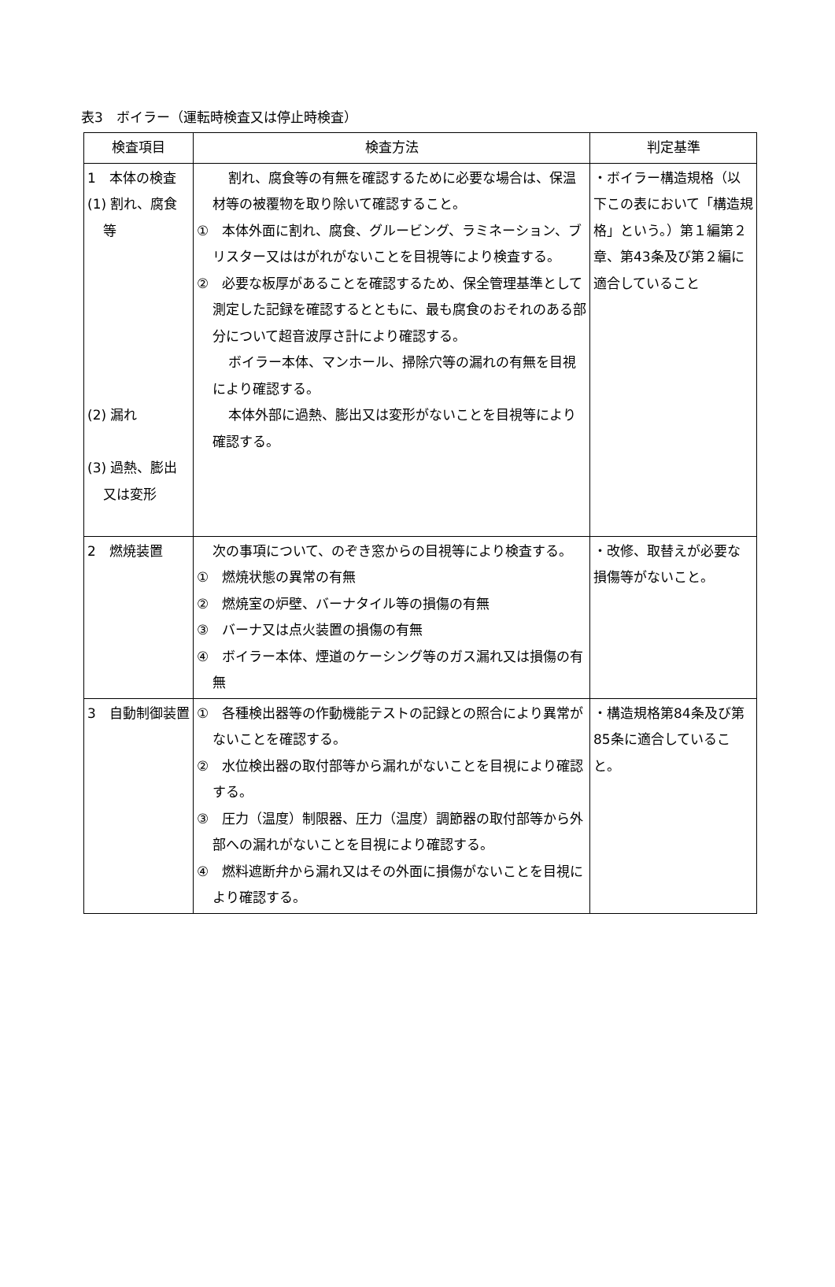表3　ボイラー（運転時検査又は停止時検査）
| 検査項目 | 検査方法 | 判定基準 |
| --- | --- | --- |
| 1 本体の検査 (1) 割れ、腐食等 (2) 漏れ (3) 過熱、膨出又は変形 | 割れ、腐食等の有無を確認するために必要な場合は、保温材等の被覆物を取り除いて確認すること。 ① 本体外面に割れ、腐食、グルービング、ラミネーション、ブリスター又ははがれがないことを目視等により検査する。 ② 必要な板厚があることを確認するため、保全管理基準として測定した記録を確認するとともに、最も腐食のおそれのある部分について超音波厚さ計により確認する。 ボイラー本体、マンホール、掃除穴等の漏れの有無を目視により確認する。 本体外部に過熱、膨出又は変形がないことを目視等により確認する。 | ・ボイラー構造規格（以下この表において「構造規格」という。）第１編第２章、第43条及び第２編に適合していること |
| 2 燃焼装置 | 次の事項について、のぞき窓からの目視等により検査する。 ① 燃焼状態の異常の有無 ② 燃焼室の炉壁、バーナタイル等の損傷の有無 ③ バーナ又は点火装置の損傷の有無 ④ ボイラー本体、煙道のケーシング等のガス漏れ又は損傷の有無 | ・改修、取替えが必要な損傷等がないこと。 |
| 3 自動制御装置 | ① 各種検出器等の作動機能テストの記録との照合により異常がないことを確認する。 ② 水位検出器の取付部等から漏れがないことを目視により確認する。 ③ 圧力（温度）制限器、圧力（温度）調節器の取付部等から外部への漏れがないことを目視により確認する。 ④ 燃料遮断弁から漏れ又はその外面に損傷がないことを目視により確認する。 | ・構造規格第84条及び第85条に適合していること。 |